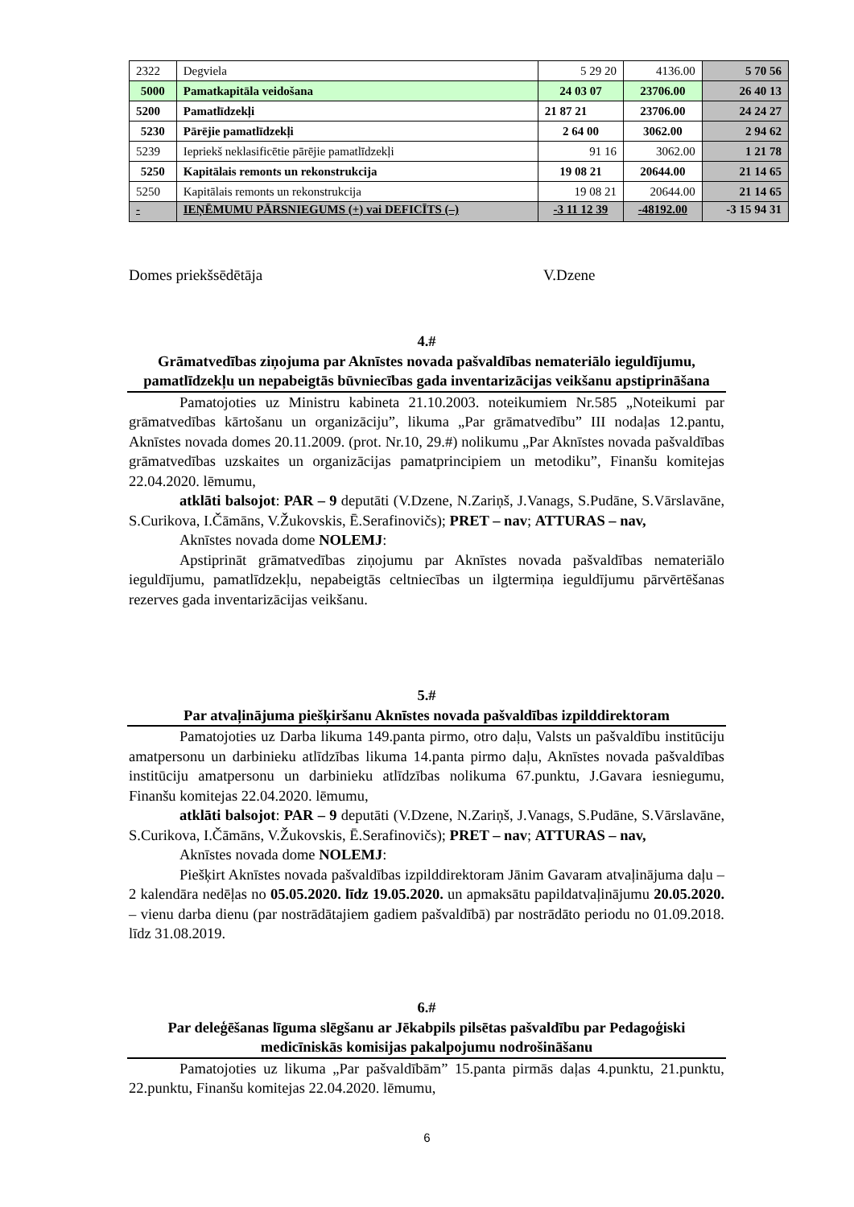| 2322 | Degviela | 5 29 20 | 4136.00 | 5 70 56 |
| 5000 | Pamatkapitāla veidošana | 24 03 07 | 23706.00 | 26 40 13 |
| 5200 | Pamatlīdzekļi | 21 87 21 | 23706.00 | 24 24 27 |
| 5230 | Pārējie pamatlīdzekļi | 2 64 00 | 3062.00 | 2 94 62 |
| 5239 | Iepriekš neklasificētie pārējie pamatlīdzekļi | 91 16 | 3062.00 | 1 21 78 |
| 5250 | Kapitālais remonts un rekonstrukcija | 19 08 21 | 20644.00 | 21 14 65 |
| 5250 | Kapitālais remonts un rekonstrukcija | 19 08 21 | 20644.00 | 21 14 65 |
| - | IEŅĒMUMU PĀRSNIEGUMS (+) vai DEFICĪTS (–) | -3 11 12 39 | -48192.00 | -3 15 94 31 |
Domes priekšsēdētāja V.Dzene
4.#
Grāmatvedības ziņojuma par Aknīstes novada pašvaldības nemateriālo ieguldījumu, pamatlīdzekļu un nepabeigtās būvniecības gada inventarizācijas veikšanu apstiprināšana
Pamatojoties uz Ministru kabineta 21.10.2003. noteikumiem Nr.585 „Noteikumi par grāmatvedības kārtošanu un organizāciju”, likuma „Par grāmatvedību” III nodaļas 12.pantu, Aknīstes novada domes 20.11.2009. (prot. Nr.10, 29.#) nolikumu „Par Aknīstes novada pašvaldības grāmatvedības uzskaites un organizācijas pamatprincipiem un metodiku”, Finanšu komitejas 22.04.2020. lēmumu,
atklāti balsojot: PAR – 9 deputāti (V.Dzene, N.Zariņš, J.Vanags, S.Pudāne, S.Vārslavāne, S.Curikova, I.Čāmāns, V.Žukovskis, Ē.Serafinovičs); PRET – nav; ATTURAS – nav,
Aknīstes novada dome NOLEMJ:
Apstiprināt grāmatvedības ziņojumu par Aknīstes novada pašvaldības nemateriālo ieguldījumu, pamatlīdzekļu, nepabeigtās celtniecības un ilgtermiņa ieguldījumu pārvērtēšanas rezerves gada inventarizācijas veikšanu.
5.#
Par atvaļinājuma piešķiršanu Aknīstes novada pašvaldības izpilddirektoram
Pamatojoties uz Darba likuma 149.panta pirmo, otro daļu, Valsts un pašvaldību institūciju amatpersonu un darbinieku atlīdzības likuma 14.panta pirmo daļu, Aknīstes novada pašvaldības institūciju amatpersonu un darbinieku atlīdzības nolikuma 67.punktu, J.Gavara iesniegumu, Finanšu komitejas 22.04.2020. lēmumu,
atklāti balsojot: PAR – 9 deputāti (V.Dzene, N.Zariņš, J.Vanags, S.Pudāne, S.Vārslavāne, S.Curikova, I.Čāmāns, V.Žukovskis, Ē.Serafinovičs); PRET – nav; ATTURAS – nav,
Aknīstes novada dome NOLEMJ:
Piešķirt Aknīstes novada pašvaldības izpilddirektoram Jānim Gavaram atvaļinājuma daļu – 2 kalendāra nedēļas no 05.05.2020. līdz 19.05.2020. un apmaksātu papildatvaļinājumu 20.05.2020. – vienu darba dienu (par nostrādātajiem gadiem pašvaldībā) par nostrādāto periodu no 01.09.2018. līdz 31.08.2019.
6.#
Par deleģēšanas līguma slēgšanu ar Jēkabpils pilsētas pašvaldību par Pedagoģiski medicīniskās komisijas pakalpojumu nodrošināšanu
Pamatojoties uz likuma „Par pašvaldībām” 15.panta pirmās daļas 4.punktu, 21.punktu, 22.punktu, Finanšu komitejas 22.04.2020. lēmumu,
6